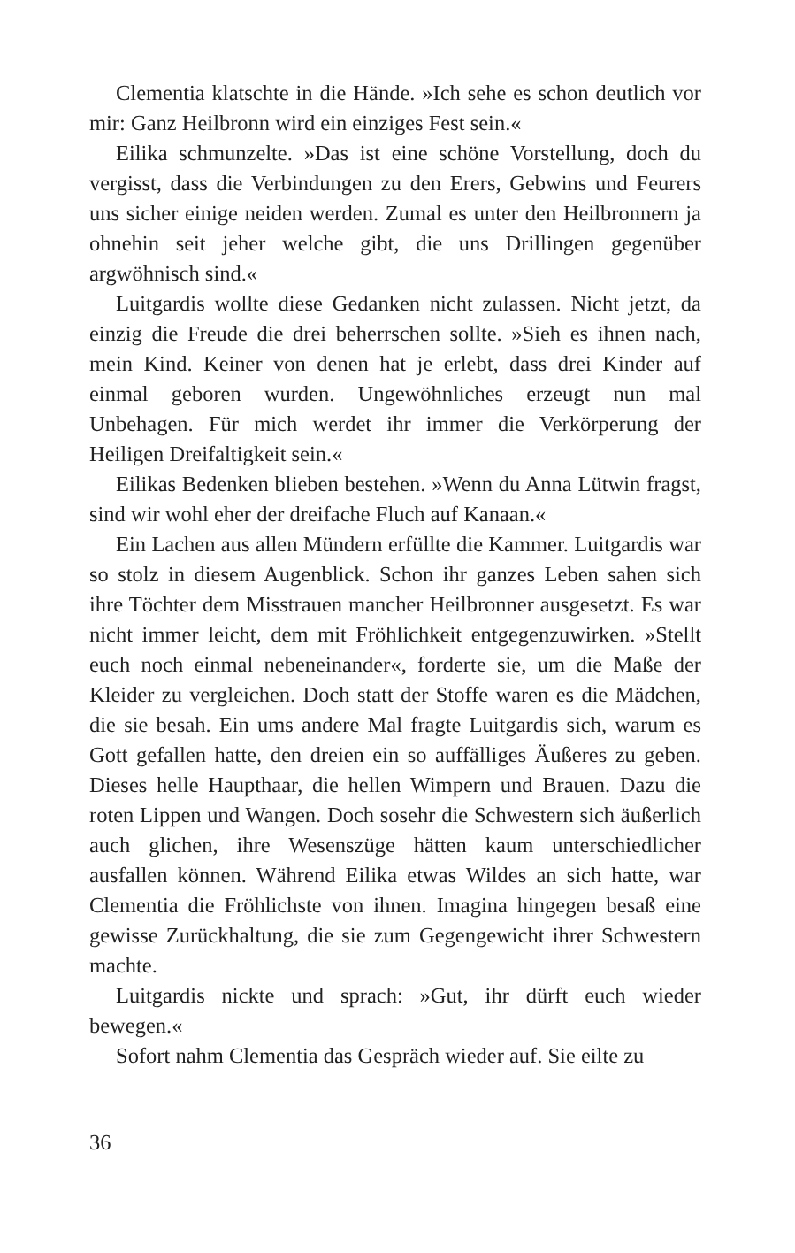Clementia klatschte in die Hände. »Ich sehe es schon deutlich vor mir: Ganz Heilbronn wird ein einziges Fest sein.«
Eilika schmunzelte. »Das ist eine schöne Vorstellung, doch du vergisst, dass die Verbindungen zu den Erers, Gebwins und Feurers uns sicher einige neiden werden. Zumal es unter den Heilbronnern ja ohnehin seit jeher welche gibt, die uns Drillingen gegenüber argwöhnisch sind.«
Luitgardis wollte diese Gedanken nicht zulassen. Nicht jetzt, da einzig die Freude die drei beherrschen sollte. »Sieh es ihnen nach, mein Kind. Keiner von denen hat je erlebt, dass drei Kinder auf einmal geboren wurden. Ungewöhnliches erzeugt nun mal Unbehagen. Für mich werdet ihr immer die Verkörperung der Heiligen Dreifaltigkeit sein.«
Eilikas Bedenken blieben bestehen. »Wenn du Anna Lütwin fragst, sind wir wohl eher der dreifache Fluch auf Kanaan.«
Ein Lachen aus allen Mündern erfüllte die Kammer. Luitgardis war so stolz in diesem Augenblick. Schon ihr ganzes Leben sahen sich ihre Töchter dem Misstrauen mancher Heilbronner ausgesetzt. Es war nicht immer leicht, dem mit Fröhlichkeit entgegenzuwirken. »Stellt euch noch einmal nebeneinander«, forderte sie, um die Maße der Kleider zu vergleichen. Doch statt der Stoffe waren es die Mädchen, die sie besah. Ein ums andere Mal fragte Luitgardis sich, warum es Gott gefallen hatte, den dreien ein so auffälliges Äußeres zu geben. Dieses helle Haupthaar, die hellen Wimpern und Brauen. Dazu die roten Lippen und Wangen. Doch sosehr die Schwestern sich äußerlich auch glichen, ihre Wesenszüge hätten kaum unterschiedlicher ausfallen können. Während Eilika etwas Wildes an sich hatte, war Clementia die Fröhlichste von ihnen. Imagina hingegen besaß eine gewisse Zurückhaltung, die sie zum Gegengewicht ihrer Schwestern machte.
Luitgardis nickte und sprach: »Gut, ihr dürft euch wieder bewegen.«
Sofort nahm Clementia das Gespräch wieder auf. Sie eilte zu
36